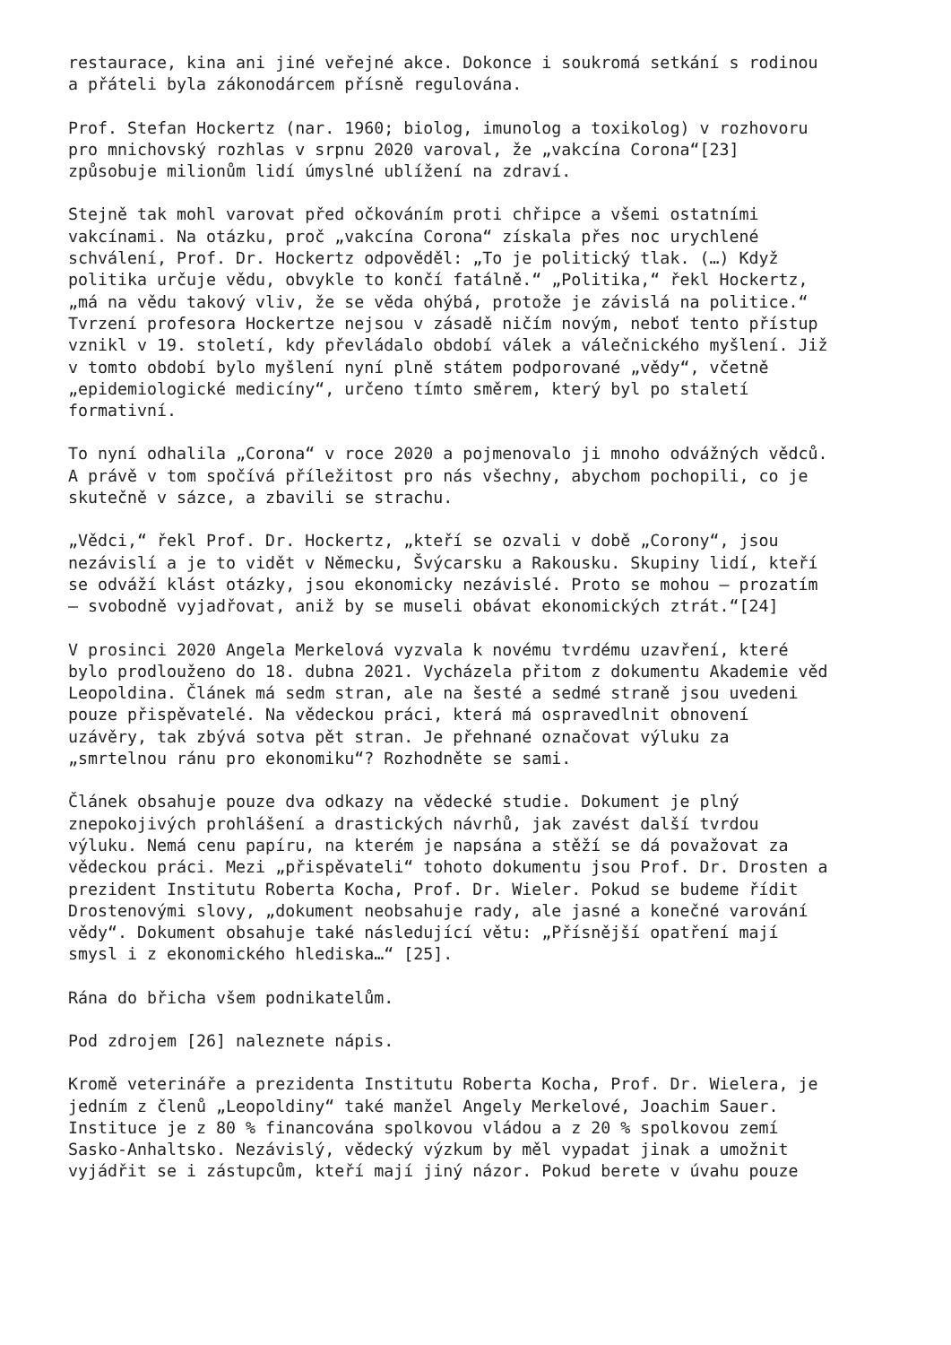restaurace, kina ani jiné veřejné akce. Dokonce i soukromá setkání s rodinou a přáteli byla zákonodárcem přísně regulována.
Prof. Stefan Hockertz (nar. 1960; biolog, imunolog a toxikolog) v rozhovoru pro mnichovský rozhlas v srpnu 2020 varoval, že „vakcína Corona“[23] způsobuje milionům lidí úmyslné ublížení na zdraví.
Stejně tak mohl varovat před očkováním proti chřipce a všemi ostatními vakcínami. Na otázku, proč „vakcína Corona“ získala přes noc urychlené schválení, Prof. Dr. Hockertz odpověděl: „To je politický tlak. (…) Když politika určuje vědu, obvykle to končí fatálně.“ „Politika,“ řekl Hockertz, „má na vědu takový vliv, že se věda ohýbá, protože je závislá na politice.“ Tvrzení profesora Hockertze nejsou v zásadě ničím novým, neboť tento přístup vznikl v 19. století, kdy převládalo období válek a válečnického myšlení. Již v tomto období bylo myšlení nyní plně státem podporované „vědy“, včetně „epidemiologické medicíny“, určeno tímto směrem, který byl po staletí formativní.
To nyní odhalila „Corona“ v roce 2020 a pojmenovalo ji mnoho odvážných vědců. A právě v tom spočívá příležitost pro nás všechny, abychom pochopili, co je skutečně v sázce, a zbavili se strachu.
„Vědci,“ řekl Prof. Dr. Hockertz, „kteří se ozvali v době „Corony“, jsou nezávislí a je to vidět v Německu, Švýcarsku a Rakousku. Skupiny lidí, kteří se odváží klást otázky, jsou ekonomicky nezávislé. Proto se mohou – prozatím – svobodně vyjadřovat, aniž by se museli obávat ekonomických ztrát.“[24]
V prosinci 2020 Angela Merkelová vyzvala k novému tvrdému uzavření, které bylo prodlouženo do 18. dubna 2021. Vycházela přitom z dokumentu Akademie věd Leopoldina. Článek má sedm stran, ale na šesté a sedmé straně jsou uvedeni pouze přispěvatelé. Na vědeckou práci, která má ospravedlnit obnovení uzávěry, tak zbývá sotva pět stran. Je přehnané označovat výluku za „smrtelnou ránu pro ekonomiku“? Rozhodněte se sami.
Článek obsahuje pouze dva odkazy na vědecké studie. Dokument je plný znepokojivých prohlášení a drastických návrhů, jak zavést další tvrdou výluku. Nemá cenu papíru, na kterém je napsána a stěží se dá považovat za vědeckou práci. Mezi „přispěvateli“ tohoto dokumentu jsou Prof. Dr. Drosten a prezident Institutu Roberta Kocha, Prof. Dr. Wieler. Pokud se budeme řídit Drostenovými slovy, „dokument neobsahuje rady, ale jasné a konečné varování vědy“. Dokument obsahuje také následující větu: „Přísnější opatření mají smysl i z ekonomického hlediska…“ [25].
Rána do břicha všem podnikatelům.
Pod zdrojem [26] naleznete nápis.
Kromě veterináře a prezidenta Institutu Roberta Kocha, Prof. Dr. Wielera, je jedním z členů „Leopoldiny“ také manžel Angely Merkelové, Joachim Sauer. Instituce je z 80 % financována spolkovou vládou a z 20 % spolkovou zemí Sasko-Anhaltsko. Nezávislý, vědecký výzkum by měl vypadat jinak a umožnit vyjádřit se i zástupcům, kteří mají jiný názor. Pokud berete v úvahu pouze